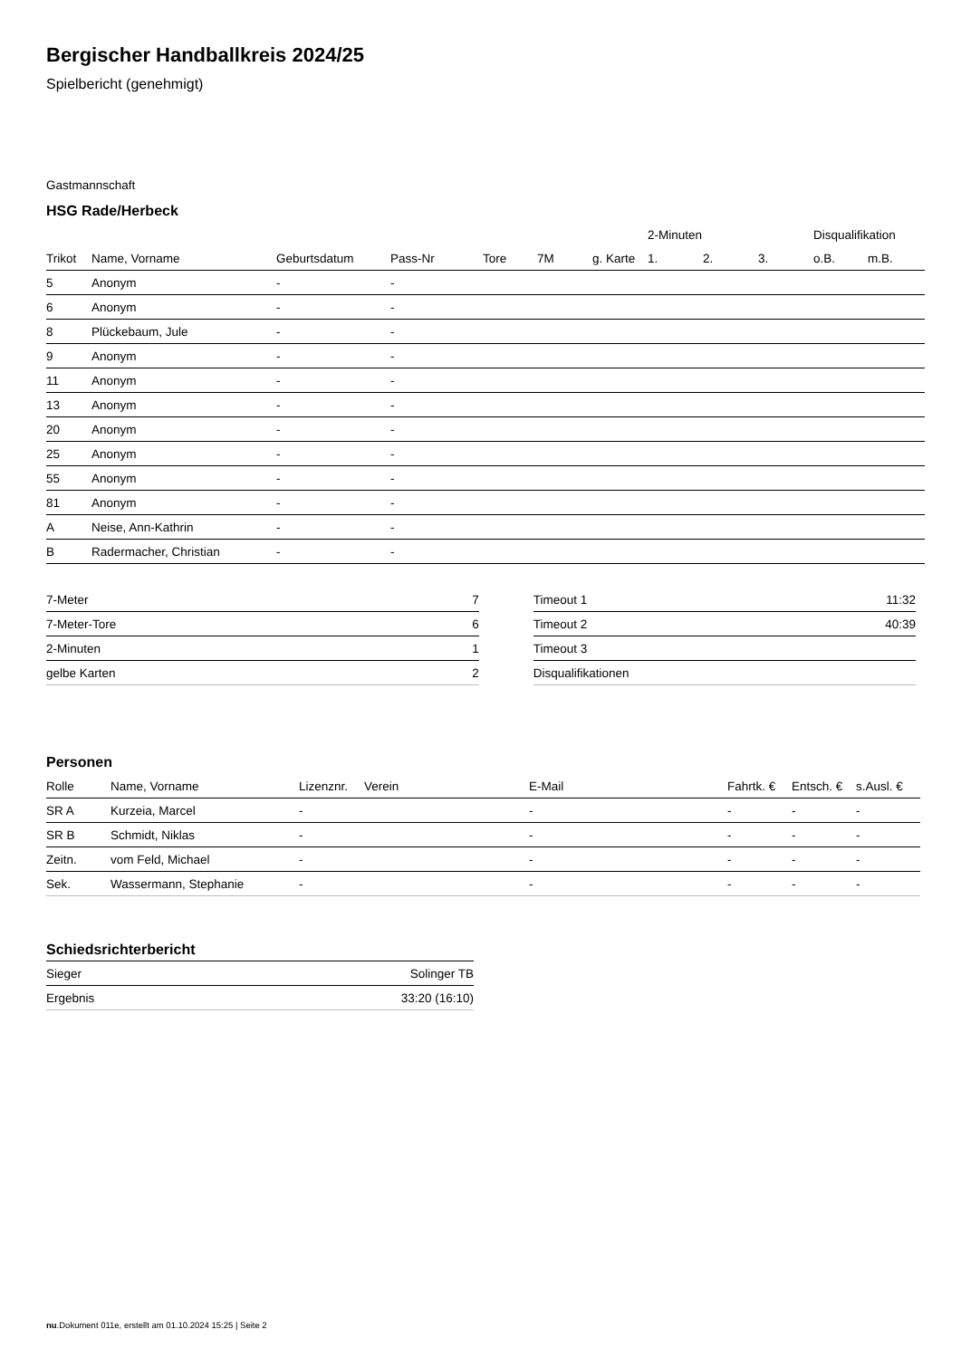Bergischer Handballkreis 2024/25
Spielbericht (genehmigt)
Gastmannschaft
HSG Rade/Herbeck
| | | | | | | | 2-Minuten | | | Disqualifikation | |
| --- | --- | --- | --- | --- | --- | --- | --- | --- | --- | --- | --- |
| Trikot | Name, Vorname | Geburtsdatum | Pass-Nr | Tore | 7M | g. Karte | 1. | 2. | 3. | o.B. | m.B. |
| 5 | Anonym | - | - | | | | | | | | |
| 6 | Anonym | - | - | | | | | | | | |
| 8 | Plückebaum, Jule | - | - | | | | | | | | |
| 9 | Anonym | - | - | | | | | | | | |
| 11 | Anonym | - | - | | | | | | | | |
| 13 | Anonym | - | - | | | | | | | | |
| 20 | Anonym | - | - | | | | | | | | |
| 25 | Anonym | - | - | | | | | | | | |
| 55 | Anonym | - | - | | | | | | | | |
| 81 | Anonym | - | - | | | | | | | | |
| A | Neise, Ann-Kathrin | - | - | | | | | | | | |
| B | Radermacher, Christian | - | - | | | | | | | | |
| 7-Meter | 7 |
| 7-Meter-Tore | 6 |
| 2-Minuten | 1 |
| gelbe Karten | 2 |
| Timeout 1 | 11:32 |
| Timeout 2 | 40:39 |
| Timeout 3 | |
| Disqualifikationen | |
Personen
| Rolle | Name, Vorname | Lizenznr. | Verein | E-Mail | Fahrtk. € | Entsch. € | s.Ausl. € |
| --- | --- | --- | --- | --- | --- | --- | --- |
| SR A | Kurzeia, Marcel | - | | - | - | - | - |
| SR B | Schmidt, Niklas | - | | - | - | - | - |
| Zeitn. | vom Feld, Michael | - | | - | - | - | - |
| Sek. | Wassermann, Stephanie | - | | - | - | - | - |
Schiedsrichterbericht
| Sieger | Solinger TB |
| Ergebnis | 33:20 (16:10) |
nu.Dokument 011e, erstellt am 01.10.2024 15:25 | Seite 2